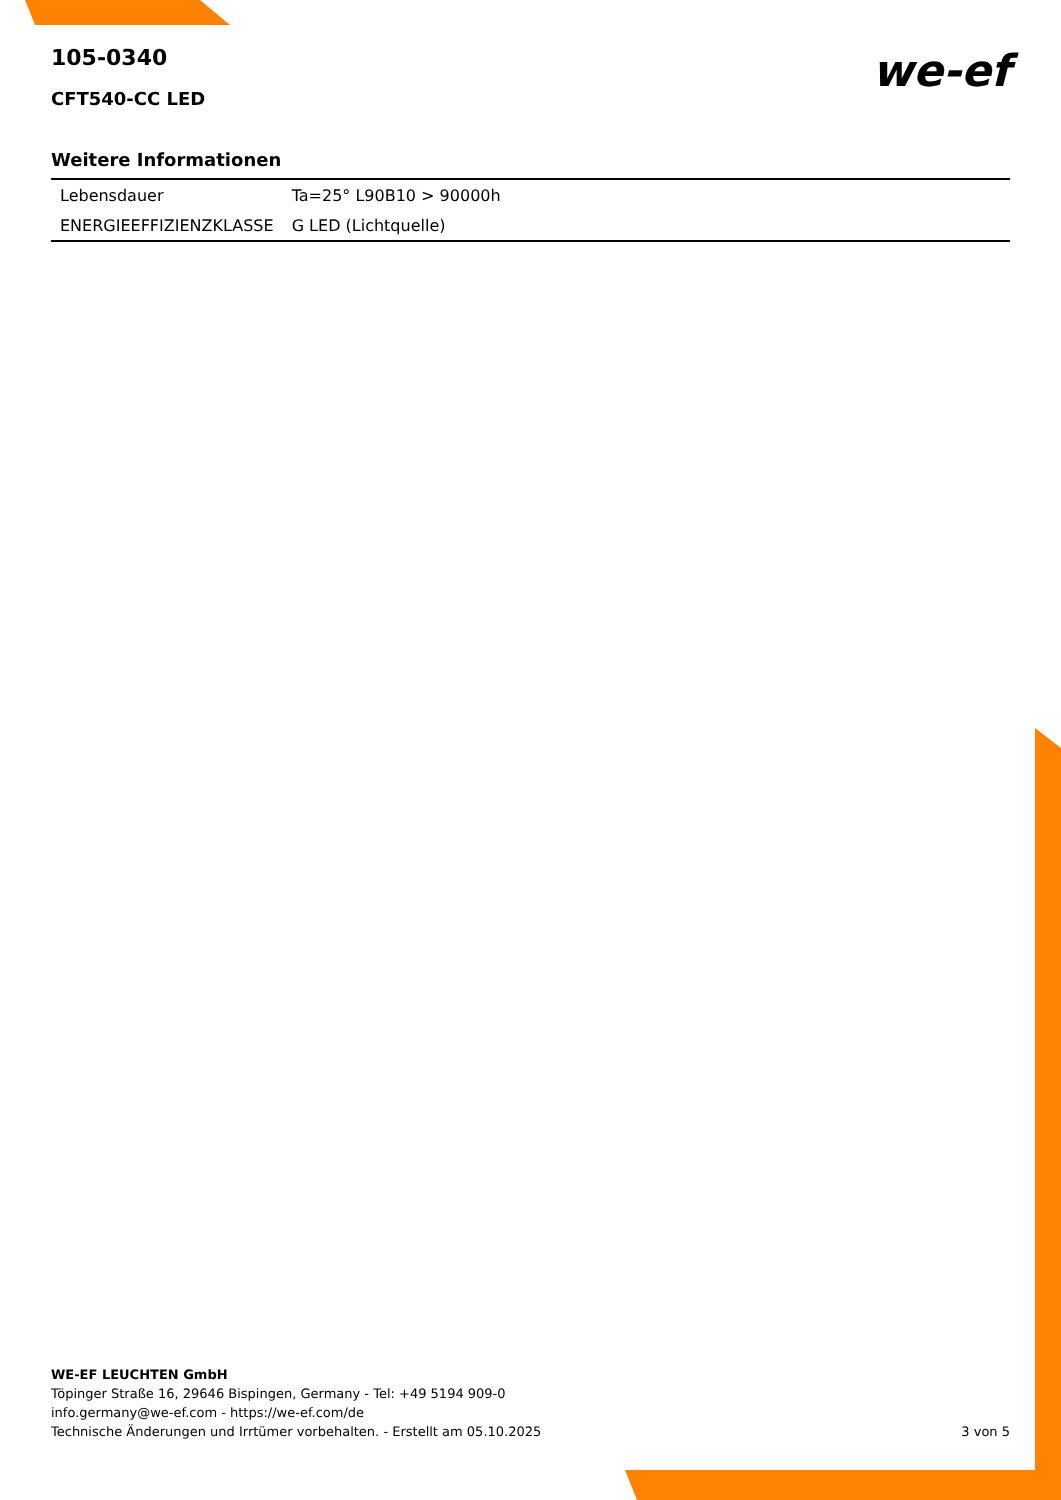we-ef
105-0340
CFT540-CC LED
Weitere Informationen
| Lebensdauer | Ta=25° L90B10 > 90000h |
| ENERGIEEFFIZIENZKLASSE | G LED (Lichtquelle) |
WE-EF LEUCHTEN GmbH
Töpinger Straße 16, 29646 Bispingen, Germany - Tel: +49 5194 909-0
info.germany@we-ef.com - https://we-ef.com/de
3 von 5 Technische Änderungen und Irrtümer vorbehalten. - Erstellt am 05.10.2025